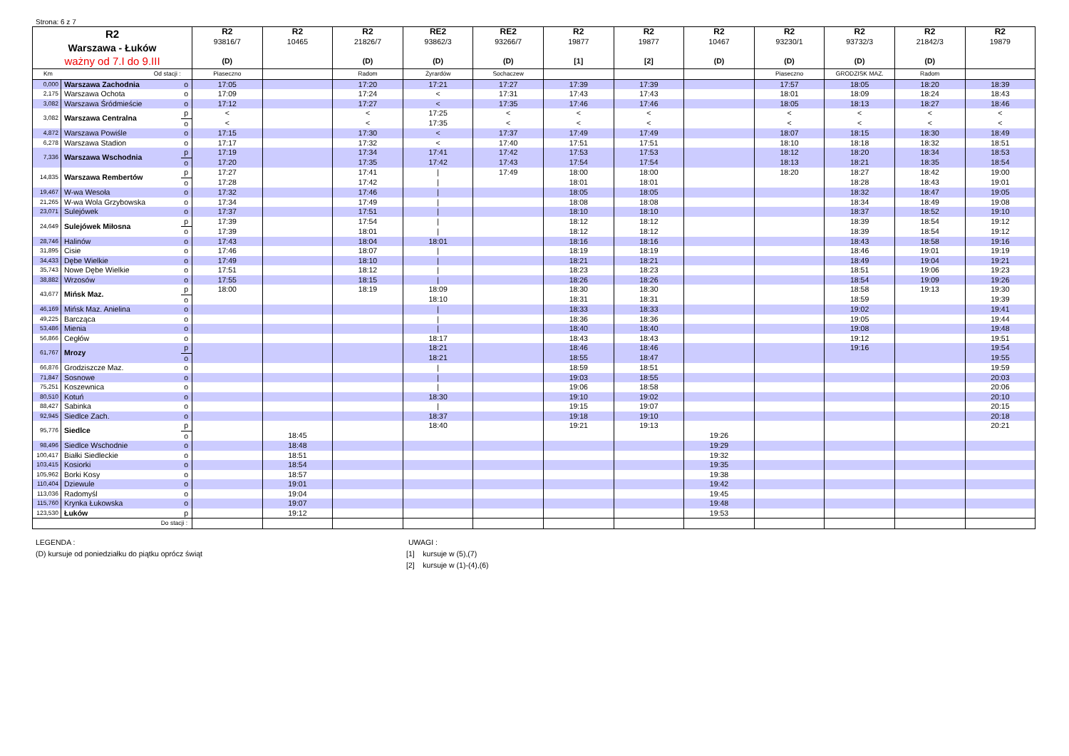Strona: 6 z 7
| R2 Warszawa - Łuków ważny od 7.I do 9.III | | | R2 93816/7 (D) | R2 10465 | R2 21826/7 (D) | RE2 93862/3 (D) | RE2 93266/7 (D) | R2 19877 [1] | R2 19877 [2] | R2 10467 (D) | R2 93230/1 (D) | R2 93732/3 (D) | R2 21842/3 (D) | R2 19879 |
| --- | --- | --- | --- | --- | --- | --- | --- | --- | --- | --- | --- | --- | --- | --- |
| Km Od stacji : | | | Piaseczno | | Radom | Żyrardów | Sochaczew | | | | Piaseczno | GRODZISK MAZ. | Radom | |
| 0,000 | Warszawa Zachodnia | o | 17:05 | | 17:20 | 17:21 | 17:27 | 17:39 | 17:39 | | 17:57 | 18:05 | 18:20 | 18:39 |
| 2,175 | Warszawa Ochota | o | 17:09 | | 17:24 | < | 17:31 | 17:43 | 17:43 | | 18:01 | 18:09 | 18:24 | 18:43 |
| 3,082 | Warszawa Śródmieście | o | 17:12 | | 17:27 | < | 17:35 | 17:46 | 17:46 | | 18:05 | 18:13 | 18:27 | 18:46 |
| 3,082 | Warszawa Centralna | p | < | | < | 17:25 | < | < | < | | < | < | < | < |
| | | o | < | | < | 17:35 | < | < | < | | < | < | < | < |
| 4,872 | Warszawa Powiśle | o | 17:15 | | 17:30 | < | 17:37 | 17:49 | 17:49 | | 18:07 | 18:15 | 18:30 | 18:49 |
| 6,278 | Warszawa Stadion | o | 17:17 | | 17:32 | < | 17:40 | 17:51 | 17:51 | | 18:10 | 18:18 | 18:32 | 18:51 |
| 7,336 | Warszawa Wschodnia | p | 17:19 | | 17:34 | 17:41 | 17:42 | 17:53 | 17:53 | | 18:12 | 18:20 | 18:34 | 18:53 |
| | | o | 17:20 | | 17:35 | 17:42 | 17:43 | 17:54 | 17:54 | | 18:13 | 18:21 | 18:35 | 18:54 |
| 14,835 | Warszawa Rembertów | p | 17:27 | | 17:41 | / | 17:49 | 18:00 | 18:00 | | 18:20 | 18:27 | 18:42 | 19:00 |
| | | o | 17:28 | | 17:42 | / | | 18:01 | 18:01 | | | 18:28 | 18:43 | 19:01 |
| 19,467 | W-wa Wesoła | o | 17:32 | | 17:46 | / | | 18:05 | 18:05 | | | 18:32 | 18:47 | 19:05 |
| 21,265 | W-wa Wola Grzybowska | o | 17:34 | | 17:49 | / | | 18:08 | 18:08 | | | 18:34 | 18:49 | 19:08 |
| 23,071 | Sulejówek | o | 17:37 | | 17:51 | / | | 18:10 | 18:10 | | | 18:37 | 18:52 | 19:10 |
| 24,649 | Sulejówek Miłosna | p | 17:39 | | 17:54 | / | | 18:12 | 18:12 | | | 18:39 | 18:54 | 19:12 |
| | | o | 17:39 | | 18:01 | / | | 18:12 | 18:12 | | | 18:39 | 18:54 | 19:12 |
| 28,746 | Halinów | o | 17:43 | | 18:04 | 18:01 | | 18:16 | 18:16 | | | 18:43 | 18:58 | 19:16 |
| 31,895 | Cisie | o | 17:46 | | 18:07 | / | | 18:19 | 18:19 | | | 18:46 | 19:01 | 19:19 |
| 34,433 | Dębe Wielkie | o | 17:49 | | 18:10 | / | | 18:21 | 18:21 | | | 18:49 | 19:04 | 19:21 |
| 35,743 | Nowe Dębe Wielkie | o | 17:51 | | 18:12 | / | | 18:23 | 18:23 | | | 18:51 | 19:06 | 19:23 |
| 38,882 | Wrzosów | o | 17:55 | | 18:15 | / | | 18:26 | 18:26 | | | 18:54 | 19:09 | 19:26 |
| 43,677 | Mińsk Maz. | p | 18:00 | | 18:19 | 18:09 | | 18:30 | 18:30 | | | 18:58 | 19:13 | 19:30 |
| | | o | | | | 18:10 | | 18:31 | 18:31 | | | 18:59 | | 19:39 |
| 46,169 | Mińsk Maz. Anielina | o | | | | / | | 18:33 | 18:33 | | | 19:02 | | 19:41 |
| 49,225 | Barcząca | o | | | | / | | 18:36 | 18:36 | | | 19:05 | | 19:44 |
| 53,486 | Mienia | o | | | | / | | 18:40 | 18:40 | | | 19:08 | | 19:48 |
| 56,866 | Cegłów | o | | | | 18:17 | | 18:43 | 18:43 | | | 19:12 | | 19:51 |
| 61,767 | Mrozy | p | | | | 18:21 | | 18:46 | 18:46 | | | 19:16 | | 19:54 |
| | | o | | | | 18:21 | | 18:55 | 18:47 | | | | | 19:55 |
| 66,876 | Grodziszcze Maz. | o | | | | / | | 18:59 | 18:51 | | | | | 19:59 |
| 71,847 | Sosnowe | o | | | | / | | 19:03 | 18:55 | | | | | 20:03 |
| 75,251 | Koszewnica | o | | | | / | | 19:06 | 18:58 | | | | | 20:06 |
| 80,510 | Kotuń | o | | | | 18:30 | | 19:10 | 19:02 | | | | | 20:10 |
| 88,427 | Sabinka | o | | | | / | | 19:15 | 19:07 | | | | | 20:15 |
| 92,945 | Siedlce Zach. | o | | | | 18:37 | | 19:18 | 19:10 | | | | | 20:18 |
| 95,776 | Siedlce | p | | | | 18:40 | | 19:21 | 19:13 | | | | | 20:21 |
| | | o | | 18:45 | | | | | | 19:26 | | | | |
| 98,496 | Siedlce Wschodnie | o | | 18:48 | | | | | | 19:29 | | | | |
| 100,417 | Białki Siedleckie | o | | 18:51 | | | | | | 19:32 | | | | |
| 103,415 | Kosiorki | o | | 18:54 | | | | | | 19:35 | | | | |
| 105,962 | Borki Kosy | o | | 18:57 | | | | | | 19:38 | | | | |
| 110,404 | Dziewule | o | | 19:01 | | | | | | 19:42 | | | | |
| 113,036 | Radomyśl | o | | 19:04 | | | | | | 19:45 | | | | |
| 115,760 | Krynka Łukowska | o | | 19:07 | | | | | | 19:48 | | | | |
| 123,530 | Łuków | p | | 19:12 | | | | | | 19:53 | | | | |
| Do stacji : | | | | | | | | | | | | | | |
LEGENDA :
(D) kursuje od poniedziałku do piątku oprócz świąt
UWAGI :
[1] kursuje w (5),(7)
[2] kursuje w (1)-(4),(6)